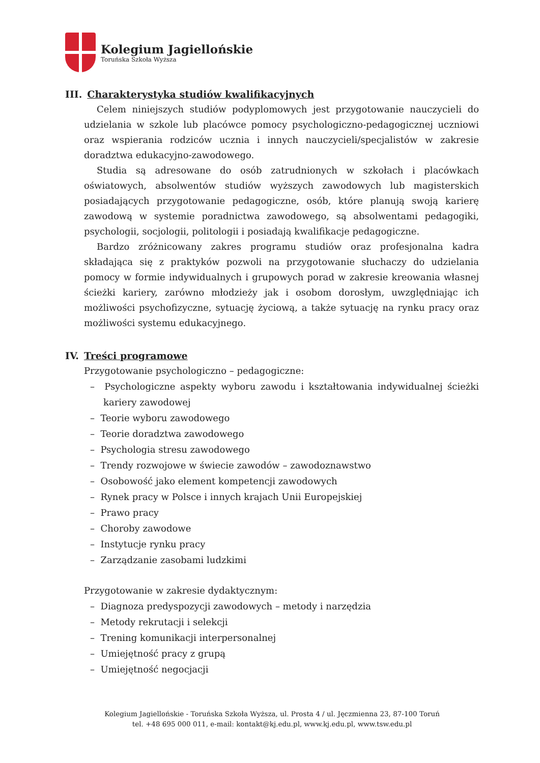Kolegium Jagiellońskie
Toruńska Szkoła Wyższa
III. Charakterystyka studiów kwalifikacyjnych
Celem niniejszych studiów podyplomowych jest przygotowanie nauczycieli do udzielania w szkole lub placówce pomocy psychologiczno-pedagogicznej uczniowi oraz wspierania rodziców ucznia i innych nauczycieli/specjalistów w zakresie doradztwa edukacyjno-zawodowego.
Studia są adresowane do osób zatrudnionych w szkołach i placówkach oświatowych, absolwentów studiów wyższych zawodowych lub magisterskich posiadających przygotowanie pedagogiczne, osób, które planują swoją karierę zawodową w systemie poradnictwa zawodowego, są absolwentami pedagogiki, psychologii, socjologii, politologii i posiadają kwalifikacje pedagogiczne.
Bardzo zróżnicowany zakres programu studiów oraz profesjonalna kadra składająca się z praktyków pozwoli na przygotowanie słuchaczy do udzielania pomocy w formie indywidualnych i grupowych porad w zakresie kreowania własnej ścieżki kariery, zarówno młodzieży jak i osobom dorosłym, uwzględniając ich możliwości psychofizyczne, sytuację życiową, a także sytuację na rynku pracy oraz możliwości systemu edukacyjnego.
IV. Treści programowe
Przygotowanie psychologiczno – pedagogiczne:
– Psychologiczne aspekty wyboru zawodu i kształtowania indywidualnej ścieżki kariery zawodowej
– Teorie wyboru zawodowego
– Teorie doradztwa zawodowego
– Psychologia stresu zawodowego
– Trendy rozwojowe w świecie zawodów – zawodoznawstwo
– Osobowość jako element kompetencji zawodowych
– Rynek pracy w Polsce i innych krajach Unii Europejskiej
– Prawo pracy
– Choroby zawodowe
– Instytucje rynku pracy
– Zarządzanie zasobami ludzkimi
Przygotowanie w zakresie dydaktycznym:
– Diagnoza predyspozycji zawodowych – metody i narzędzia
– Metody rekrutacji i selekcji
– Trening komunikacji interpersonalnej
– Umiejętność pracy z grupą
– Umiejętność negocjacji
Kolegium Jagiellońskie - Toruńska Szkoła Wyższa, ul. Prosta 4 / ul. Jęczmienna 23, 87-100 Toruń
tel. +48 695 000 011, e-mail: kontakt@kj.edu.pl, www.kj.edu.pl, www.tsw.edu.pl